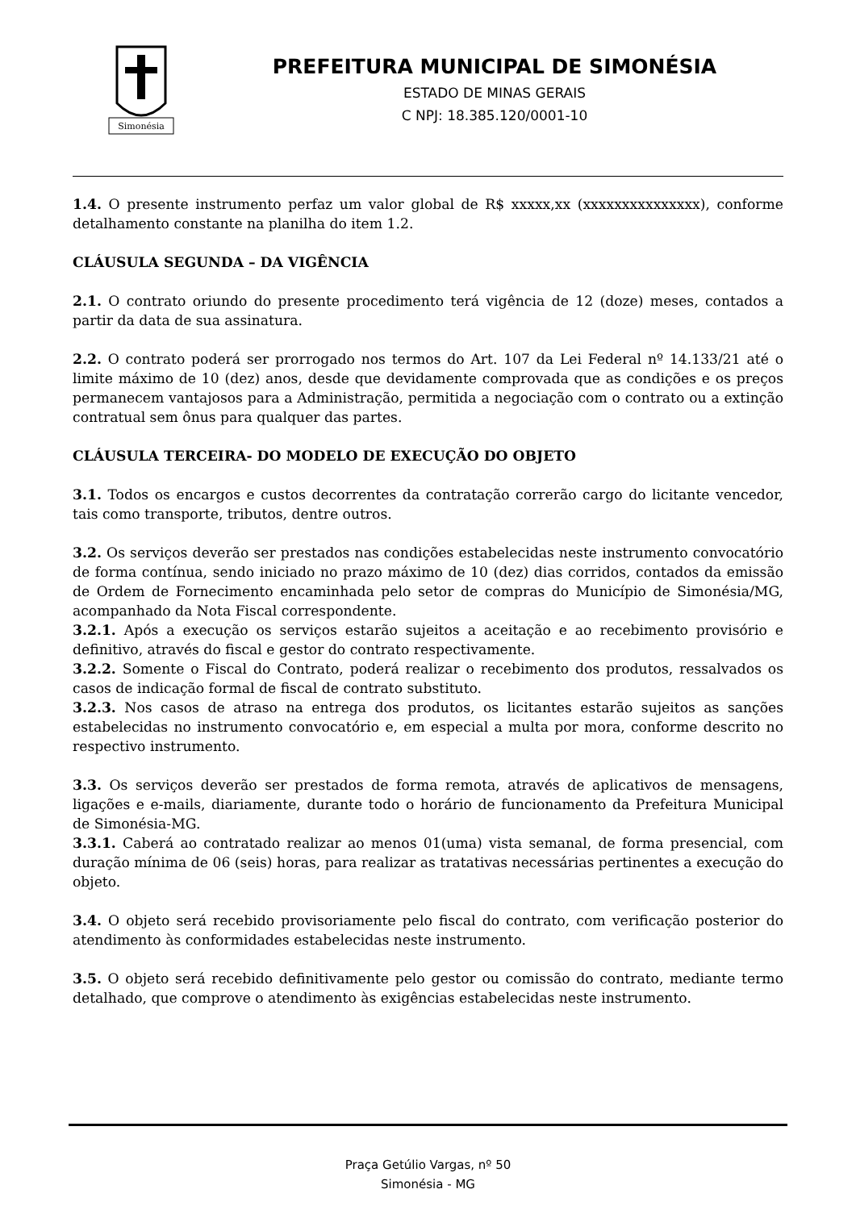Simonésia
PREFEITURA MUNICIPAL DE SIMONÉSIA
ESTADO DE MINAS GERAIS
C NPJ: 18.385.120/0001-10
1.4. O presente instrumento perfaz um valor global de R$ xxxxx,xx (xxxxxxxxxxxxxxx), conforme detalhamento constante na planilha do item 1.2.
CLÁUSULA SEGUNDA – DA VIGÊNCIA
2.1. O contrato oriundo do presente procedimento terá vigência de 12 (doze) meses, contados a partir da data de sua assinatura.
2.2. O contrato poderá ser prorrogado nos termos do Art. 107 da Lei Federal nº 14.133/21 até o limite máximo de 10 (dez) anos, desde que devidamente comprovada que as condições e os preços permanecem vantajosos para a Administração, permitida a negociação com o contrato ou a extinção contratual sem ônus para qualquer das partes.
CLÁUSULA TERCEIRA- DO MODELO DE EXECUÇÃO DO OBJETO
3.1. Todos os encargos e custos decorrentes da contratação correrão cargo do licitante vencedor, tais como transporte, tributos, dentre outros.
3.2. Os serviços deverão ser prestados nas condições estabelecidas neste instrumento convocatório de forma contínua, sendo iniciado no prazo máximo de 10 (dez) dias corridos, contados da emissão de Ordem de Fornecimento encaminhada pelo setor de compras do Município de Simonésia/MG, acompanhado da Nota Fiscal correspondente.
3.2.1. Após a execução os serviços estarão sujeitos a aceitação e ao recebimento provisório e definitivo, através do fiscal e gestor do contrato respectivamente.
3.2.2. Somente o Fiscal do Contrato, poderá realizar o recebimento dos produtos, ressalvados os casos de indicação formal de fiscal de contrato substituto.
3.2.3. Nos casos de atraso na entrega dos produtos, os licitantes estarão sujeitos as sanções estabelecidas no instrumento convocatório e, em especial a multa por mora, conforme descrito no respectivo instrumento.
3.3. Os serviços deverão ser prestados de forma remota, através de aplicativos de mensagens, ligações e e-mails, diariamente, durante todo o horário de funcionamento da Prefeitura Municipal de Simonésia-MG.
3.3.1. Caberá ao contratado realizar ao menos 01(uma) vista semanal, de forma presencial, com duração mínima de 06 (seis) horas, para realizar as tratativas necessárias pertinentes a execução do objeto.
3.4. O objeto será recebido provisoriamente pelo fiscal do contrato, com verificação posterior do atendimento às conformidades estabelecidas neste instrumento.
3.5. O objeto será recebido definitivamente pelo gestor ou comissão do contrato, mediante termo detalhado, que comprove o atendimento às exigências estabelecidas neste instrumento.
Praça Getúlio Vargas, nº 50
Simonésia - MG